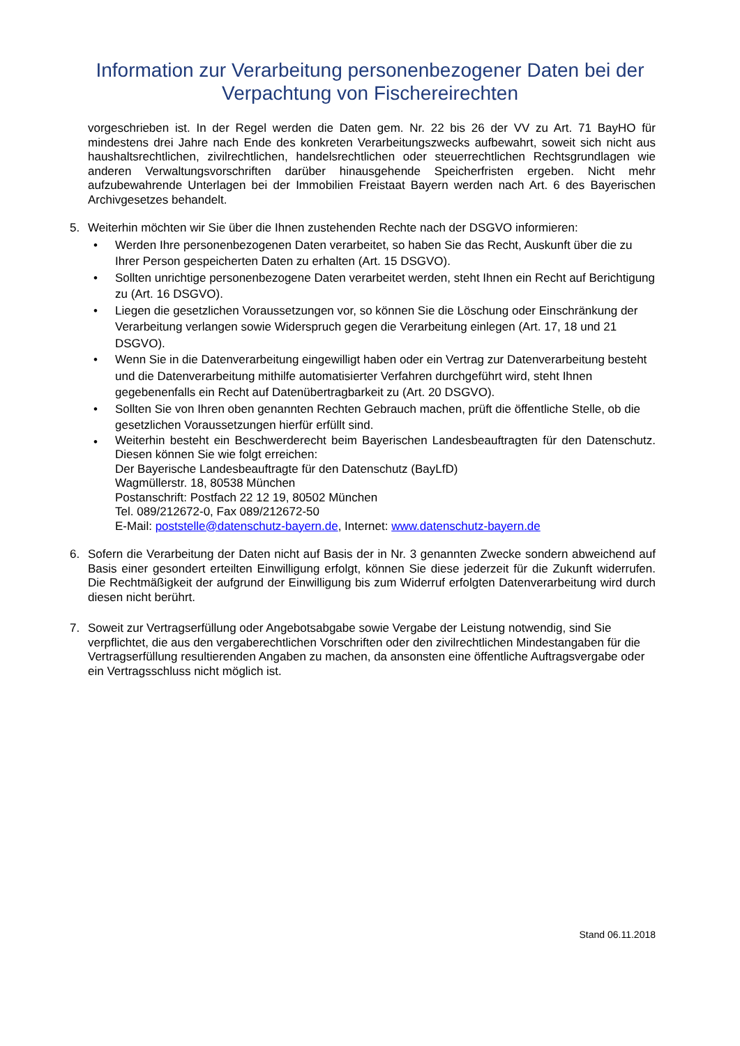Information zur Verarbeitung personenbezogener Daten bei der Verpachtung von Fischereirechten
vorgeschrieben ist. In der Regel werden die Daten gem. Nr. 22 bis 26 der VV zu Art. 71 BayHO für mindestens drei Jahre nach Ende des konkreten Verarbeitungszwecks aufbewahrt, soweit sich nicht aus haushaltsrechtlichen, zivilrechtlichen, handelsrechtlichen oder steuerrechtlichen Rechtsgrundlagen wie anderen Verwaltungsvorschriften darüber hinausgehende Speicherfristen ergeben. Nicht mehr aufzubewahrende Unterlagen bei der Immobilien Freistaat Bayern werden nach Art. 6 des Bayerischen Archivgesetzes behandelt.
5. Weiterhin möchten wir Sie über die Ihnen zustehenden Rechte nach der DSGVO informieren:
• Werden Ihre personenbezogenen Daten verarbeitet, so haben Sie das Recht, Auskunft über die zu Ihrer Person gespeicherten Daten zu erhalten (Art. 15 DSGVO).
• Sollten unrichtige personenbezogene Daten verarbeitet werden, steht Ihnen ein Recht auf Berichtigung zu (Art. 16 DSGVO).
• Liegen die gesetzlichen Voraussetzungen vor, so können Sie die Löschung oder Einschränkung der Verarbeitung verlangen sowie Widerspruch gegen die Verarbeitung einlegen (Art. 17, 18 und 21 DSGVO).
• Wenn Sie in die Datenverarbeitung eingewilligt haben oder ein Vertrag zur Datenverarbeitung besteht und die Datenverarbeitung mithilfe automatisierter Verfahren durchgeführt wird, steht Ihnen gegebenenfalls ein Recht auf Datenübertragbarkeit zu (Art. 20 DSGVO).
• Sollten Sie von Ihren oben genannten Rechten Gebrauch machen, prüft die öffentliche Stelle, ob die gesetzlichen Voraussetzungen hierfür erfüllt sind.
• Weiterhin besteht ein Beschwerderecht beim Bayerischen Landesbeauftragten für den Datenschutz. Diesen können Sie wie folgt erreichen:
Der Bayerische Landesbeauftragte für den Datenschutz (BayLfD)
Wagmüllerstr. 18, 80538 München
Postanschrift: Postfach 22 12 19, 80502 München
Tel. 089/212672-0, Fax 089/212672-50
E-Mail: poststelle@datenschutz-bayern.de, Internet: www.datenschutz-bayern.de
6. Sofern die Verarbeitung der Daten nicht auf Basis der in Nr. 3 genannten Zwecke sondern abweichend auf Basis einer gesondert erteilten Einwilligung erfolgt, können Sie diese jederzeit für die Zukunft widerrufen. Die Rechtmäßigkeit der aufgrund der Einwilligung bis zum Widerruf erfolgten Datenverarbeitung wird durch diesen nicht berührt.
7. Soweit zur Vertragserfüllung oder Angebotsabgabe sowie Vergabe der Leistung notwendig, sind Sie verpflichtet, die aus den vergaberechtlichen Vorschriften oder den zivilrechtlichen Mindestangaben für die Vertragserfüllung resultierenden Angaben zu machen, da ansonsten eine öffentliche Auftragsvergabe oder ein Vertragsschluss nicht möglich ist.
Stand 06.11.2018